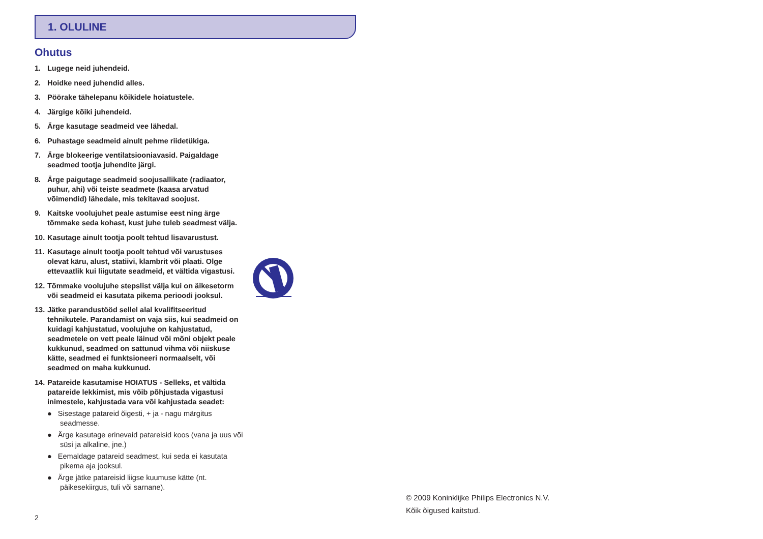1. OLULINE
Ohutus
1. Lugege neid juhendeid.
2. Hoidke need juhendid alles.
3. Pöörake tähelepanu kõikidele hoiatustele.
4. Järgige kõiki juhendeid.
5. Ärge kasutage seadmeid vee lähedal.
6. Puhastage seadmeid ainult pehme riidetükiga.
7. Ärge blokeerige ventilatsiooniavasid. Paigaldage seadmed tootja juhendite järgi.
8. Ärge paigutage seadmeid soojusallikate (radiaator, puhur, ahi) või teiste seadmete (kaasa arvatud võimendid) lähedale, mis tekitavad soojust.
9. Kaitske voolujuhet peale astumise eest ning ärge tõmmake seda kohast, kust juhe tuleb seadmest välja.
10. Kasutage ainult tootja poolt tehtud lisavarustust.
11. Kasutage ainult tootja poolt tehtud või varustuses olevat käru, alust, statiivi, klambrit või plaati. Olge ettevaatlik kui liigutate seadmeid, et vältida vigastusi.
12. Tõmmake voolujuhe stepslist välja kui on äikesetorm või seadmeid ei kasutata pikema perioodi jooksul.
13. Jätke parandustööd sellel alal kvalifitseeritud tehnikutele. Parandamist on vaja siis, kui seadmeid on kuidagi kahjustatud, voolujuhe on kahjustatud, seadmetele on vett peale läinud või mõni objekt peale kukkunud, seadmed on sattunud vihma või niiskuse kätte, seadmed ei funktsioneeri normaalselt, või seadmed on maha kukkunud.
14. Patareide kasutamise HOIATUS - Selleks, et vältida patareide lekkimist, mis võib põhjustada vigastusi inimestele, kahjustada vara või kahjustada seadet:
● Sisestage patareid õigesti, + ja - nagu märgitus seadmesse.
● Ärge kasutage erinevaid patareisid koos (vana ja uus või süsi ja alkaline, jne.)
● Eemaldage patareid seadmest, kui seda ei kasutata pikema aja jooksul.
● Ärge jätke patareisid liigse kuumuse kätte (nt. päikesekiirgus, tuli või sarnane).
2
© 2009 Koninklijke Philips Electronics N.V.
Kõik õigused kaitstud.